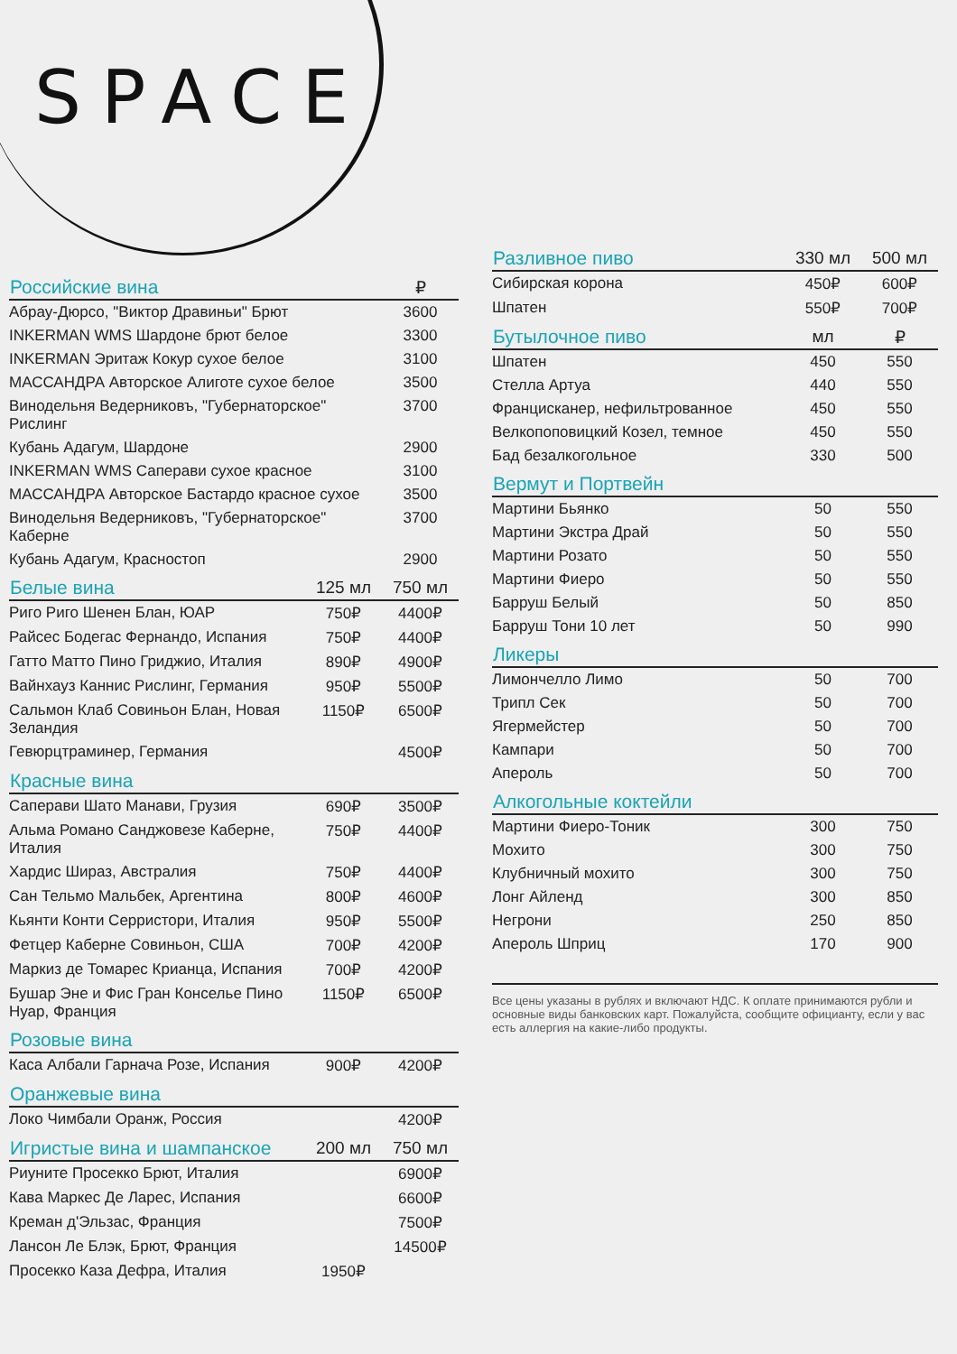SPACE
| Российские вина | | ₽ |
| --- | --- | --- |
| Абрау-Дюрсо, "Виктор Дравиньи" Брют | | 3600 |
| INKERMAN WMS Шардоне брют белое | | 3300 |
| INKERMAN Эритаж Кокур сухое белое | | 3100 |
| МАССАНДРА Авторское Алиготе сухое белое | | 3500 |
| Винодельня Ведерниковъ, "Губернаторское" Рислинг | | 3700 |
| Кубань Адагум, Шардоне | | 2900 |
| INKERMAN WMS Саперави сухое красное | | 3100 |
| МАССАНДРА Авторское Бастардо красное сухое | | 3500 |
| Винодельня Ведерниковъ, "Губернаторское" Каберне | | 3700 |
| Кубань Адагум, Красностоп | | 2900 |
| Белые вина | 125 мл | 750 мл |
| Риго Риго Шенен Блан, ЮАР | 750₽ | 4400₽ |
| Райсес Бодегас Фернандо, Испания | 750₽ | 4400₽ |
| Гатто Матто Пино Гриджио, Италия | 890₽ | 4900₽ |
| Вайнхауз Каннис Рислинг, Германия | 950₽ | 5500₽ |
| Сальмон Клаб Совиньон Блан, Новая Зеландия | 1150₽ | 6500₽ |
| Гевюрцтраминер, Германия | | 4500₽ |
| Красные вина | | |
| Саперави Шато Манави, Грузия | 690₽ | 3500₽ |
| Альма Романо Санджовезе Каберне, Италия | 750₽ | 4400₽ |
| Хардис Шираз, Австралия | 750₽ | 4400₽ |
| Сан Тельмо Мальбек, Аргентина | 800₽ | 4600₽ |
| Кьянти Конти Серристори, Италия | 950₽ | 5500₽ |
| Фетцер Каберне Совиньон, США | 700₽ | 4200₽ |
| Маркиз де Томарес Крианца, Испания | 700₽ | 4200₽ |
| Бушар Эне и Фис Гран Конселье Пино Нуар, Франция | 1150₽ | 6500₽ |
| Розовые вина | | |
| Каса Албали Гарнача Розе, Испания | 900₽ | 4200₽ |
| Оранжевые вина | | |
| Локо Чимбали Оранж, Россия | | 4200₽ |
| Игристые вина и шампанское | 200 мл | 750 мл |
| Риуните Просекко Брют, Италия | | 6900₽ |
| Кава Маркес Де Ларес, Испания | | 6600₽ |
| Креман д'Эльзас, Франция | | 7500₽ |
| Лансон Ле Блэк, Брют, Франция | | 14500₽ |
| Просекко Каза Дефра, Италия | 1950₽ | |
| Разливное пиво | 330 мл | 500 мл |
| --- | --- | --- |
| Сибирская корона | 450₽ | 600₽ |
| Шпатен | 550₽ | 700₽ |
| Бутылочное пиво | мл | ₽ |
| Шпатен | 450 | 550 |
| Стелла Артуа | 440 | 550 |
| Францисканер, нефильтрованное | 450 | 550 |
| Велкопоповицкий Козел, темное | 450 | 550 |
| Бад безалкогольное | 330 | 500 |
| Вермут и Портвейн | | |
| Мартини Бьянко | 50 | 550 |
| Мартини Экстра Драй | 50 | 550 |
| Мартини Розато | 50 | 550 |
| Мартини Фиеро | 50 | 550 |
| Барруш Белый | 50 | 850 |
| Барруш Тони 10 лет | 50 | 990 |
| Ликеры | | |
| Лимончелло Лимо | 50 | 700 |
| Трипл Сек | 50 | 700 |
| Ягермейстер | 50 | 700 |
| Кампари | 50 | 700 |
| Апероль | 50 | 700 |
| Алкогольные коктейли | | |
| Мартини Фиеро-Тоник | 300 | 750 |
| Мохито | 300 | 750 |
| Клубничный мохито | 300 | 750 |
| Лонг Айленд | 300 | 850 |
| Негрони | 250 | 850 |
| Апероль Шприц | 170 | 900 |
Все цены указаны в рублях и включают НДС. К оплате принимаются рубли и основные виды банковских карт. Пожалуйста, сообщите официанту, если у вас есть аллергия на какие-либо продукты.